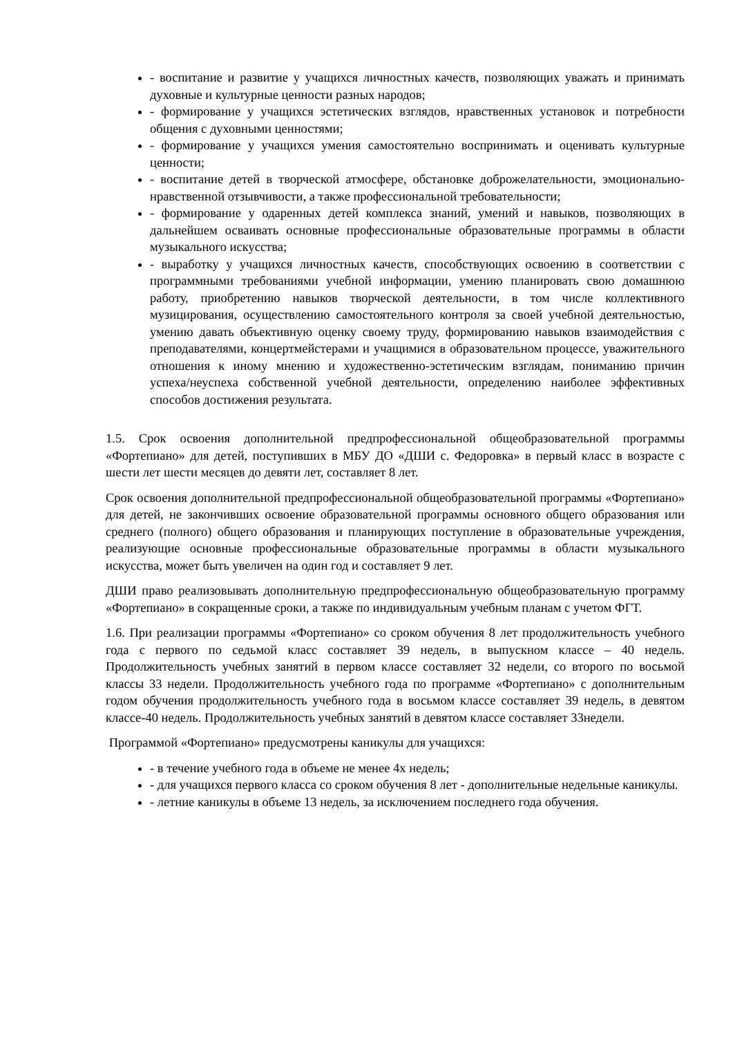- воспитание и развитие у учащихся личностных качеств, позволяющих уважать и принимать духовные и культурные ценности разных народов;
- формирование у учащихся эстетических взглядов, нравственных установок и потребности общения с духовными ценностями;
- формирование у учащихся умения самостоятельно воспринимать и оценивать культурные ценности;
- воспитание детей в творческой атмосфере, обстановке доброжелательности, эмоционально-нравственной отзывчивости, а также профессиональной требовательности;
- формирование у одаренных детей комплекса знаний, умений и навыков, позволяющих в дальнейшем осваивать основные профессиональные образовательные программы в области музыкального искусства;
- выработку у учащихся личностных качеств, способствующих освоению в соответствии с программными требованиями учебной информации, умению планировать свою домашнюю работу, приобретению навыков творческой деятельности, в том числе коллективного музицирования, осуществлению самостоятельного контроля за своей учебной деятельностью, умению давать объективную оценку своему труду, формированию навыков взаимодействия с преподавателями, концертмейстерами и учащимися в образовательном процессе, уважительного отношения к иному мнению и художественно-эстетическим взглядам, пониманию причин успеха/неуспеха собственной учебной деятельности, определению наиболее эффективных способов достижения результата.
1.5. Срок освоения дополнительной предпрофессиональной общеобразовательной программы «Фортепиано» для детей, поступивших в МБУ ДО «ДШИ с. Федоровка» в первый класс в возрасте с шести лет шести месяцев до девяти лет, составляет 8 лет.
Срок освоения дополнительной предпрофессиональной общеобразовательной программы «Фортепиано» для детей, не закончивших освоение образовательной программы основного общего образования или среднего (полного) общего образования и планирующих поступление в образовательные учреждения, реализующие основные профессиональные образовательные программы в области музыкального искусства, может быть увеличен на один год и составляет 9 лет.
ДШИ право реализовывать дополнительную предпрофессиональную общеобразовательную программу «Фортепиано» в сокращенные сроки, а также по индивидуальным учебным планам с учетом ФГТ.
1.6. При реализации программы «Фортепиано» со сроком обучения 8 лет продолжительность учебного года с первого по седьмой класс составляет 39 недель, в выпускном классе – 40 недель. Продолжительность учебных занятий в первом классе составляет 32 недели, со второго по восьмой классы 33 недели. Продолжительность учебного года по программе «Фортепиано» с дополнительным годом обучения продолжительность учебного года в восьмом классе составляет 39 недель, в девятом классе-40 недель. Продолжительность учебных занятий в девятом классе составляет 33недели.
Программой «Фортепиано» предусмотрены каникулы для учащихся:
- в течение учебного года в объеме не менее 4х недель;
- для учащихся первого класса со сроком обучения 8 лет - дополнительные недельные каникулы.
- летние каникулы в объеме 13 недель, за исключением последнего года обучения.